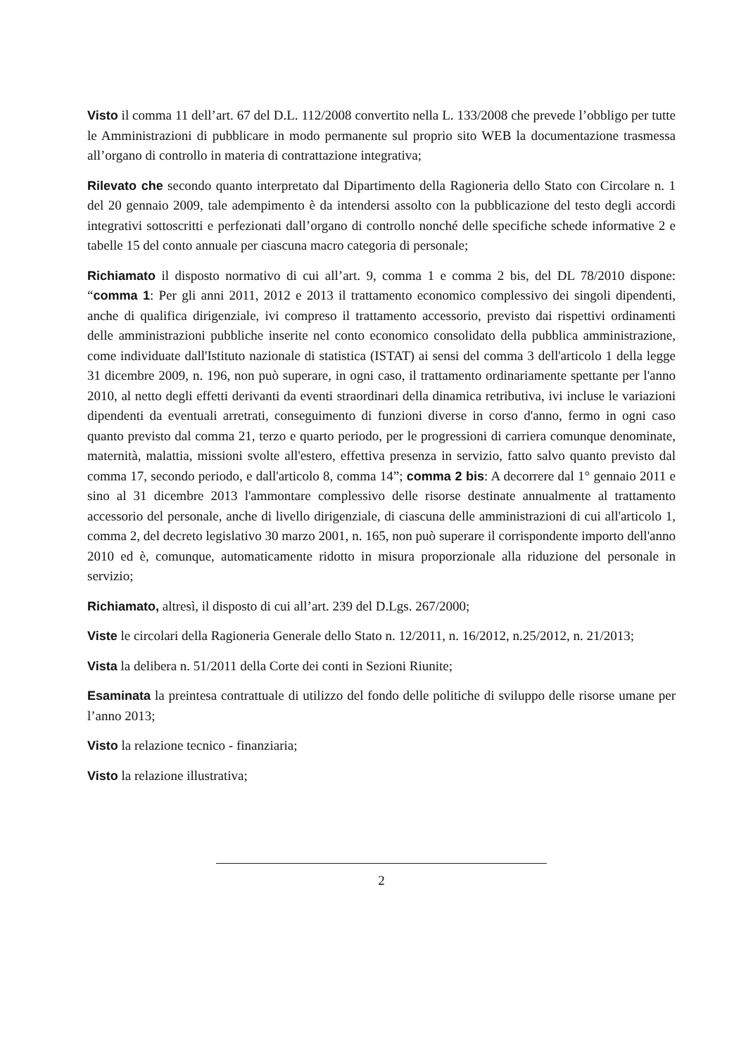Visto il comma 11 dell’art. 67 del D.L. 112/2008 convertito nella L. 133/2008 che prevede l’obbligo per tutte le Amministrazioni di pubblicare in modo permanente sul proprio sito WEB la documentazione trasmessa all’organo di controllo in materia di contrattazione integrativa;
Rilevato che secondo quanto interpretato dal Dipartimento della Ragioneria dello Stato con Circolare n. 1 del 20 gennaio 2009, tale adempimento è da intendersi assolto con la pubblicazione del testo degli accordi integrativi sottoscritti e perfezionati dall’organo di controllo nonché delle specifiche schede informative 2 e tabelle 15 del conto annuale per ciascuna macro categoria di personale;
Richiamato il disposto normativo di cui all’art. 9, comma 1 e comma 2 bis, del DL 78/2010 dispone: “comma 1: Per gli anni 2011, 2012 e 2013 il trattamento economico complessivo dei singoli dipendenti, anche di qualifica dirigenziale, ivi compreso il trattamento accessorio, previsto dai rispettivi ordinamenti delle amministrazioni pubbliche inserite nel conto economico consolidato della pubblica amministrazione, come individuate dall'Istituto nazionale di statistica (ISTAT) ai sensi del comma 3 dell'articolo 1 della legge 31 dicembre 2009, n. 196, non può superare, in ogni caso, il trattamento ordinariamente spettante per l'anno 2010, al netto degli effetti derivanti da eventi straordinari della dinamica retributiva, ivi incluse le variazioni dipendenti da eventuali arretrati, conseguimento di funzioni diverse in corso d'anno, fermo in ogni caso quanto previsto dal comma 21, terzo e quarto periodo, per le progressioni di carriera comunque denominate, maternità, malattia, missioni svolte all'estero, effettiva presenza in servizio, fatto salvo quanto previsto dal comma 17, secondo periodo, e dall'articolo 8, comma 14”; comma 2 bis: A decorrere dal 1° gennaio 2011 e sino al 31 dicembre 2013 l'ammontare complessivo delle risorse destinate annualmente al trattamento accessorio del personale, anche di livello dirigenziale, di ciascuna delle amministrazioni di cui all'articolo 1, comma 2, del decreto legislativo 30 marzo 2001, n. 165, non può superare il corrispondente importo dell'anno 2010 ed è, comunque, automaticamente ridotto in misura proporzionale alla riduzione del personale in servizio;
Richiamato, altresì, il disposto di cui all’art. 239 del D.Lgs. 267/2000;
Viste le circolari della Ragioneria Generale dello Stato n. 12/2011, n. 16/2012, n.25/2012, n. 21/2013;
Vista la delibera n. 51/2011 della Corte dei conti in Sezioni Riunite;
Esaminata la preintesa contrattuale di utilizzo del fondo delle politiche di sviluppo delle risorse umane per l’anno 2013;
Visto la relazione tecnico - finanziaria;
Visto la relazione illustrativa;
2